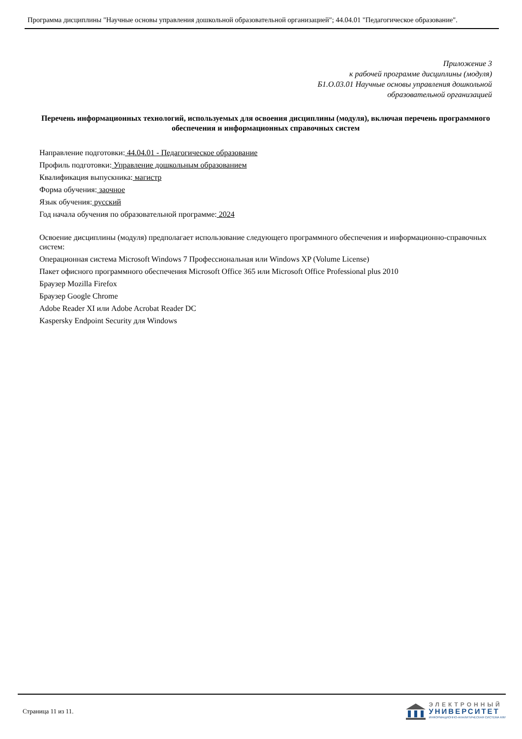Программа дисциплины "Научные основы управления дошкольной образовательной организацией"; 44.04.01 "Педагогическое образование".
Приложение 3
к рабочей программе дисциплины (модуля)
Б1.О.03.01 Научные основы управления дошкольной
образовательной организацией
Перечень информационных технологий, используемых для освоения дисциплины (модуля), включая перечень программного обеспечения и информационных справочных систем
Направление подготовки: 44.04.01 - Педагогическое образование
Профиль подготовки: Управление дошкольным образованием
Квалификация выпускника: магистр
Форма обучения: заочное
Язык обучения: русский
Год начала обучения по образовательной программе: 2024
Освоение дисциплины (модуля) предполагает использование следующего программного обеспечения и информационно-справочных систем:
Операционная система Microsoft Windows 7 Профессиональная или Windows XP (Volume License)
Пакет офисного программного обеспечения Microsoft Office 365 или Microsoft Office Professional plus 2010
Браузер Mozilla Firefox
Браузер Google Chrome
Adobe Reader XI или Adobe Acrobat Reader DC
Kaspersky Endpoint Security для Windows
Страница 11 из 11.
ЭЛЕКТРОННЫЙ
УНИВЕРСИТЕТ
ИНФОРМАЦИОННО-АНАЛИТИЧЕСКАЯ СИСТЕМА КФУ